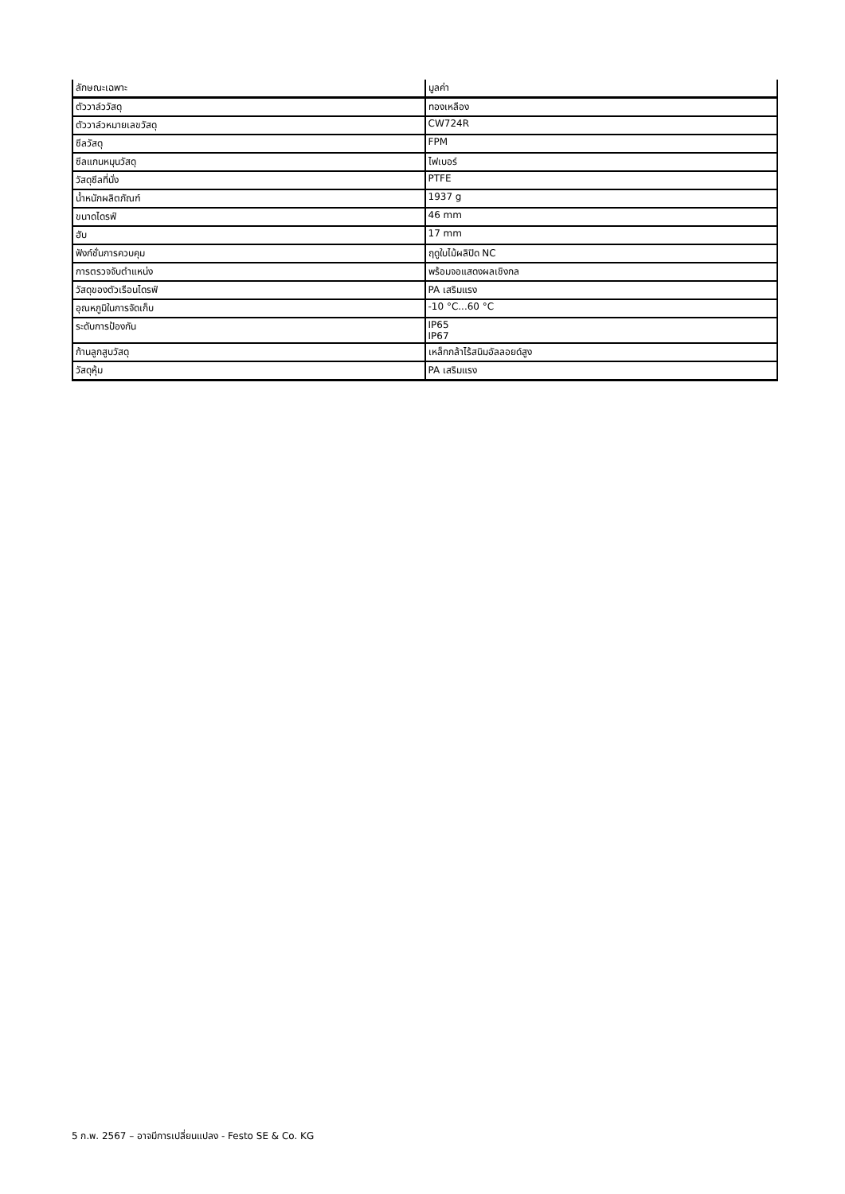| ลักษณะเฉพาะ | มูลค่า |
| --- | --- |
| ตัววาล์ววัสดุ | ทองเหลือง |
| ตัววาล์วหมายเลขวัสดุ | CW724R |
| ซีลวัสดุ | FPM |
| ซีลแกนหมุนวัสดุ | ไฟเบอร์ |
| วัสดุซีลที่นั่ง | PTFE |
| น้ำหนักผลิตภัณฑ์ | 1937 g |
| ขนาดไดรฟ์ | 46 mm |
| ฮับ | 17 mm |
| ฟังก์ชั่นการควบคุม | ฤดูใบไม้ผลิปิด NC |
| การตรวจจับตำแหน่ง | พร้อมจอแสดงผลเชิงกล |
| วัสดุของตัวเรือนไดรฟ์ | PA เสริมแรง |
| อุณหภูมิในการจัดเก็บ | -10 °C...60 °C |
| ระดับการป้องกัน | IP65 IP67 |
| ก้านลูกสูบวัสดุ | เหล็กกล้าไร้สนิมอัลลอยด์สูง |
| วัสดุหุ้ม | PA เสริมแรง |
5 ก.พ. 2567 – อาจมีการเปลี่ยนแปลง - Festo SE & Co. KG